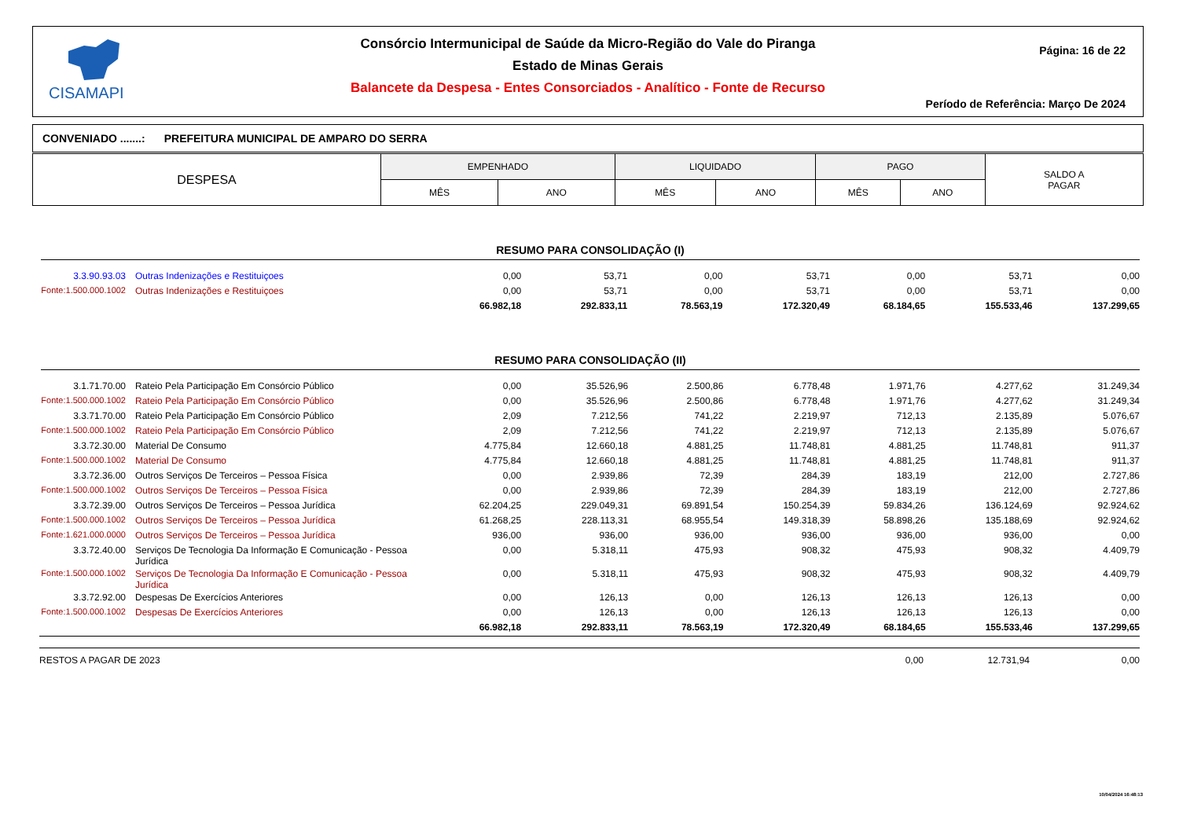CISAMAPI
Consórcio Intermunicipal de Saúde da Micro-Região do Vale do Piranga
Estado de Minas Gerais
Balancete da Despesa - Entes Consorciados - Analítico - Fonte de Recurso
Página: 16 de 22
Período de Referência: Março De 2024
CONVENIADO .......: PREFEITURA MUNICIPAL DE AMPARO DO SERRA
| DESPESA | EMPENHADO | | LIQUIDADO | | PAGO | | SALDO A PAGAR |
| --- | --- | --- | --- | --- | --- | --- | --- |
| | MÊS | ANO | MÊS | ANO | MÊS | ANO | |
RESUMO PARA CONSOLIDAÇÃO (I)
| 3.3.90.93.03 | Outras Indenizações e Restituiçoes | 0,00 | 53,71 | 0,00 | 53,71 | 0,00 | 53,71 | 0,00 |
| Fonte:1.500.000.1002 | Outras Indenizações e Restituiçoes | 0,00 | 53,71 | 0,00 | 53,71 | 0,00 | 53,71 | 0,00 |
| | | 66.982,18 | 292.833,11 | 78.563,19 | 172.320,49 | 68.184,65 | 155.533,46 | 137.299,65 |
RESUMO PARA CONSOLIDAÇÃO (II)
| 3.1.71.70.00 | Rateio Pela Participação Em Consórcio Público | 0,00 | 35.526,96 | 2.500,86 | 6.778,48 | 1.971,76 | 4.277,62 | 31.249,34 |
| Fonte:1.500.000.1002 | Rateio Pela Participação Em Consórcio Público | 0,00 | 35.526,96 | 2.500,86 | 6.778,48 | 1.971,76 | 4.277,62 | 31.249,34 |
| 3.3.71.70.00 | Rateio Pela Participação Em Consórcio Público | 2,09 | 7.212,56 | 741,22 | 2.219,97 | 712,13 | 2.135,89 | 5.076,67 |
| Fonte:1.500.000.1002 | Rateio Pela Participação Em Consórcio Público | 2,09 | 7.212,56 | 741,22 | 2.219,97 | 712,13 | 2.135,89 | 5.076,67 |
| 3.3.72.30.00 | Material De Consumo | 4.775,84 | 12.660,18 | 4.881,25 | 11.748,81 | 4.881,25 | 11.748,81 | 911,37 |
| Fonte:1.500.000.1002 | Material De Consumo | 4.775,84 | 12.660,18 | 4.881,25 | 11.748,81 | 4.881,25 | 11.748,81 | 911,37 |
| 3.3.72.36.00 | Outros Serviços De Terceiros – Pessoa Física | 0,00 | 2.939,86 | 72,39 | 284,39 | 183,19 | 212,00 | 2.727,86 |
| Fonte:1.500.000.1002 | Outros Serviços De Terceiros – Pessoa Física | 0,00 | 2.939,86 | 72,39 | 284,39 | 183,19 | 212,00 | 2.727,86 |
| 3.3.72.39.00 | Outros Serviços De Terceiros – Pessoa Jurídica | 62.204,25 | 229.049,31 | 69.891,54 | 150.254,39 | 59.834,26 | 136.124,69 | 92.924,62 |
| Fonte:1.500.000.1002 | Outros Serviços De Terceiros – Pessoa Jurídica | 61.268,25 | 228.113,31 | 68.955,54 | 149.318,39 | 58.898,26 | 135.188,69 | 92.924,62 |
| Fonte:1.621.000.0000 | Outros Serviços De Terceiros – Pessoa Jurídica | 936,00 | 936,00 | 936,00 | 936,00 | 936,00 | 936,00 | 0,00 |
| 3.3.72.40.00 | Serviços De Tecnologia Da Informação E Comunicação - Pessoa Jurídica | 0,00 | 5.318,11 | 475,93 | 908,32 | 475,93 | 908,32 | 4.409,79 |
| Fonte:1.500.000.1002 | Serviços De Tecnologia Da Informação E Comunicação - Pessoa Jurídica | 0,00 | 5.318,11 | 475,93 | 908,32 | 475,93 | 908,32 | 4.409,79 |
| 3.3.72.92.00 | Despesas De Exercícios Anteriores | 0,00 | 126,13 | 0,00 | 126,13 | 126,13 | 126,13 | 0,00 |
| Fonte:1.500.000.1002 | Despesas De Exercícios Anteriores | 0,00 | 126,13 | 0,00 | 126,13 | 126,13 | 126,13 | 0,00 |
| | | 66.982,18 | 292.833,11 | 78.563,19 | 172.320,49 | 68.184,65 | 155.533,46 | 137.299,65 |
| RESTOS A PAGAR DE 2023 | 0,00 | 12.731,94 | 0,00 |
10/04/2024 16:48:13